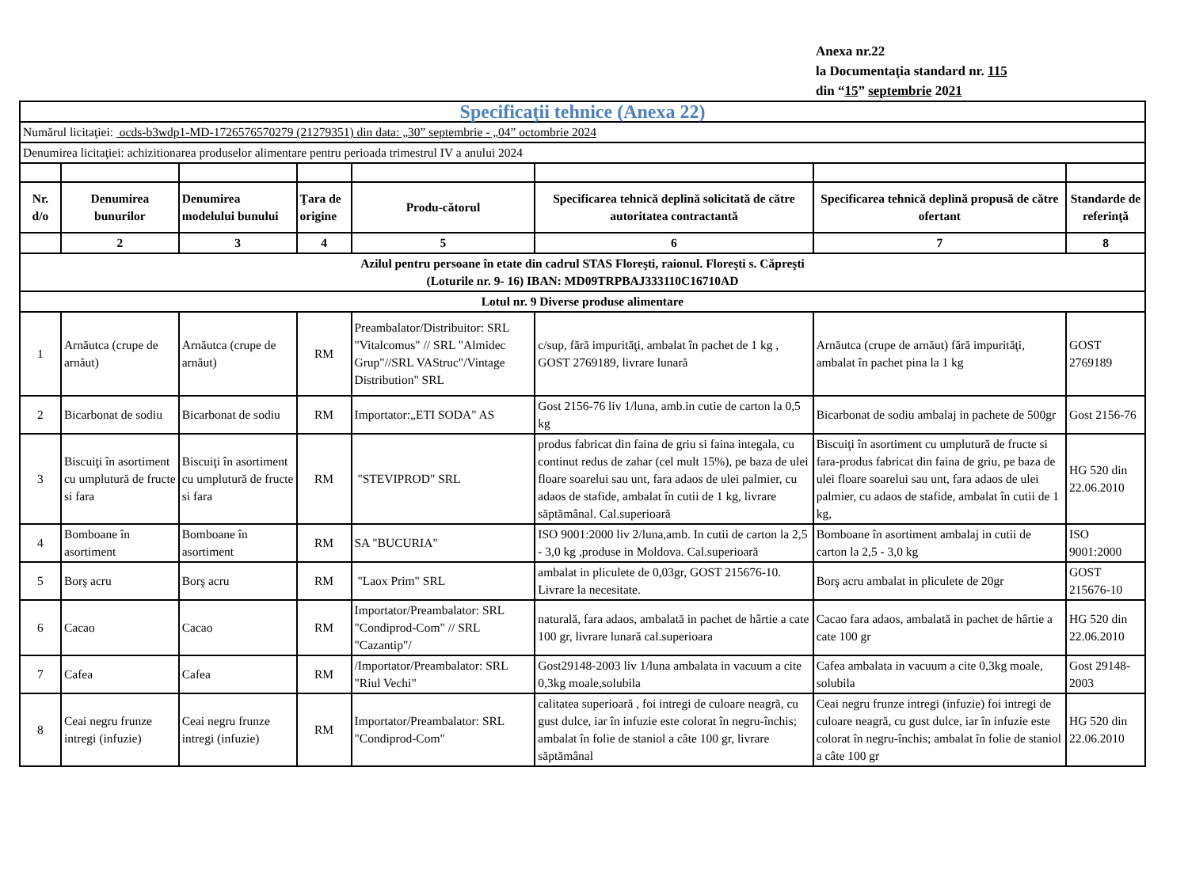Anexa nr.22
la Documentaţia standard nr. 115
din “15” septembrie 2021
| Specificaţii tehnice (Anexa 22) | | | | | | | |
| Numărul licitaţiei: ocds-b3wdp1-MD-1726576570279 (21279351) din data: „30” septembrie - „04” octombrie 2024 | | | | | | | |
| Denumirea licitaţiei: achizitionarea produselor alimentare pentru perioada trimestrul IV a anului 2024 | | | | | | | |
| Nr. d/o | Denumirea bunurilor | Denumirea modelului bunului | Ţara de origine | Produ-cătorul | Specificarea tehnică deplină solicitată de către autoritatea contractantă | Specificarea tehnică deplină propusă de către ofertant | Standarde de referinţă |
| | 2 | 3 | 4 | 5 | 6 | 7 | 8 |
| Azilul pentru persoane în etate din cadrul STAS Floreşti, raionul. Floreşti s. Căpreşti (Loturile nr. 9- 16) IBAN: MD09TRPBAJ333110C16710AD | | | | | | | |
| Lotul nr. 9 Diverse produse alimentare | | | | | | | |
| 1 | Arnăutca (crupe de arnăut) | Arnăutca (crupe de arnăut) | RM | Preambalator/Distribuitor: SRL "Vitalcomus" // SRL "Almidec Grup"//SRL VAStruc"/Vintage Distribution" SRL | c/sup, fără impurităţi, ambalat în pachet de 1 kg , GOST 2769189, livrare lunară | Arnăutca (crupe de arnăut) fără impurităţi, ambalat în pachet pina la 1 kg | GOST 2769189 |
| 2 | Bicarbonat de sodiu | Bicarbonat de sodiu | RM | Importator:„ETI SODA" AS | Gost 2156-76 liv 1/luna, amb.in cutie de carton la 0,5 kg | Bicarbonat de sodiu ambalaj in pachete de 500gr | Gost 2156-76 |
| 3 | Biscuiţi în asortiment cu umplutură de fructe si fara | Biscuiţi în asortiment cu umplutură de fructe si fara | RM | "STEVIPROD" SRL | produs fabricat din faina de griu si faina integala, cu continut redus de zahar (cel mult 15%), pe baza de ulei floare soarelui sau unt, fara adaos de ulei palmier, cu adaos de stafide, ambalat în cutii de 1 kg, livrare săptămânal. Cal.superioară | Biscuiţi în asortiment cu umplutură de fructe si fara-produs fabricat din faina de griu, pe baza de ulei floare soarelui sau unt, fara adaos de ulei palmier, cu adaos de stafide, ambalat în cutii de 1 kg, | HG 520 din 22.06.2010 |
| 4 | Bomboane în asortiment | Bomboane în asortiment | RM | SA "BUCURIA" | ISO 9001:2000 liv 2/luna,amb. In cutii de carton la 2,5 - 3,0 kg ,produse in Moldova. Cal.superioară | Bomboane în asortiment ambalaj in cutii de carton la 2,5 - 3,0 kg | ISO 9001:2000 |
| 5 | Borş acru | Borş acru | RM | "Laox Prim" SRL | ambalat in pliculete de 0,03gr, GOST 215676-10. Livrare la necesitate. | Borş acru ambalat in pliculete de 20gr | GOST 215676-10 |
| 6 | Cacao | Cacao | RM | Importator/Preambalator: SRL "Condiprod-Com" // SRL "Cazantip"/ | naturală, fara adaos, ambalată in pachet de hârtie a cate 100 gr, livrare lunară cal.superioara | Cacao fara adaos, ambalată in pachet de hârtie a cate 100 gr | HG 520 din 22.06.2010 |
| 7 | Cafea | Cafea | RM | /Importator/Preambalator: SRL "Riul Vechi" | Gost29148-2003 liv 1/luna ambalata in vacuum a cite 0,3kg moale,solubila | Cafea ambalata in vacuum a cite 0,3kg moale, solubila | Gost 29148-2003 |
| 8 | Ceai negru frunze intregi (infuzie) | Ceai negru frunze intregi (infuzie) | RM | Importator/Preambalator: SRL "Condiprod-Com" | calitatea superioară , foi intregi de culoare neagră, cu gust dulce, iar în infuzie este colorat în negru-închis; ambalat în folie de staniol a câte 100 gr, livrare săptămânal | Ceai negru frunze intregi (infuzie) foi intregi de culoare neagră, cu gust dulce, iar în infuzie este colorat în negru-închis; ambalat în folie de staniol a câte 100 gr | HG 520 din 22.06.2010 |